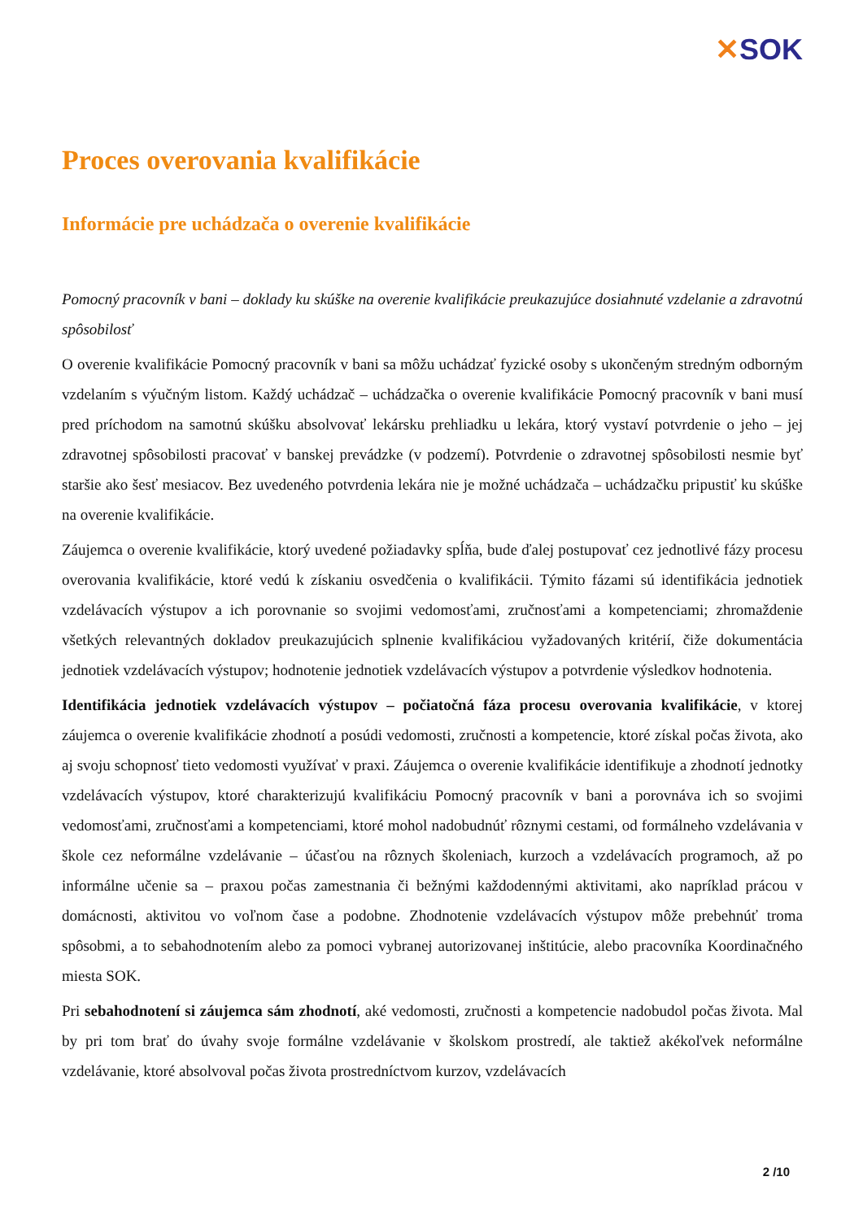✕SOK
Proces overovania kvalifikácie
Informácie pre uchádzača o overenie kvalifikácie
Pomocný pracovník v bani – doklady ku skúške na overenie kvalifikácie preukazujúce dosiahnuté vzdelanie a zdravotnú spôsobilosť
O overenie kvalifikácie Pomocný pracovník v bani sa môžu uchádzať fyzické osoby s ukončeným stredným odborným vzdelaním s výučným listom. Každý uchádzač – uchádzačka o overenie kvalifikácie Pomocný pracovník v bani musí pred príchodom na samotnú skúšku absolvovať lekársku prehliadku u lekára, ktorý vystaví potvrdenie o jeho – jej zdravotnej spôsobilosti pracovať v banskej prevádzke (v podzemí). Potvrdenie o zdravotnej spôsobilosti nesmie byť staršie ako šesť mesiacov. Bez uvedeného potvrdenia lekára nie je možné uchádzača – uchádzačku pripustiť ku skúške na overenie kvalifikácie.
Záujemca o overenie kvalifikácie, ktorý uvedené požiadavky spĺňa, bude ďalej postupovať cez jednotlivé fázy procesu overovania kvalifikácie, ktoré vedú k získaniu osvedčenia o kvalifikácii. Týmito fázami sú identifikácia jednotiek vzdelávacích výstupov a ich porovnanie so svojimi vedomosťami, zručnosťami a kompetenciami; zhromaždenie všetkých relevantných dokladov preukazujúcich splnenie kvalifikáciou vyžadovaných kritérií, čiže dokumentácia jednotiek vzdelávacích výstupov; hodnotenie jednotiek vzdelávacích výstupov a potvrdenie výsledkov hodnotenia.
Identifikácia jednotiek vzdelávacích výstupov – počiatočná fáza procesu overovania kvalifikácie, v ktorej záujemca o overenie kvalifikácie zhodnotí a posúdi vedomosti, zručnosti a kompetencie, ktoré získal počas života, ako aj svoju schopnosť tieto vedomosti využívať v praxi. Záujemca o overenie kvalifikácie identifikuje a zhodnotí jednotky vzdelávacích výstupov, ktoré charakterizujú kvalifikáciu Pomocný pracovník v bani a porovnáva ich so svojimi vedomosťami, zručnosťami a kompetenciami, ktoré mohol nadobudnúť rôznymi cestami, od formálneho vzdelávania v škole cez neformálne vzdelávanie – účasťou na rôznych školeniach, kurzoch a vzdelávacích programoch, až po informálne učenie sa – praxou počas zamestnania či bežnými každodennými aktivitami, ako napríklad prácou v domácnosti, aktivitou vo voľnom čase a podobne. Zhodnotenie vzdelávacích výstupov môže prebehnúť troma spôsobmi, a to sebahodnotením alebo za pomoci vybranej autorizovanej inštitúcie, alebo pracovníka Koordinačného miesta SOK.
Pri sebahodnotení si záujemca sám zhodnotí, aké vedomosti, zručnosti a kompetencie nadobudol počas života. Mal by pri tom brať do úvahy svoje formálne vzdelávanie v školskom prostredí, ale taktiež akékoľvek neformálne vzdelávanie, ktoré absolvoval počas života prostredníctvom kurzov, vzdelávacích
2 /10